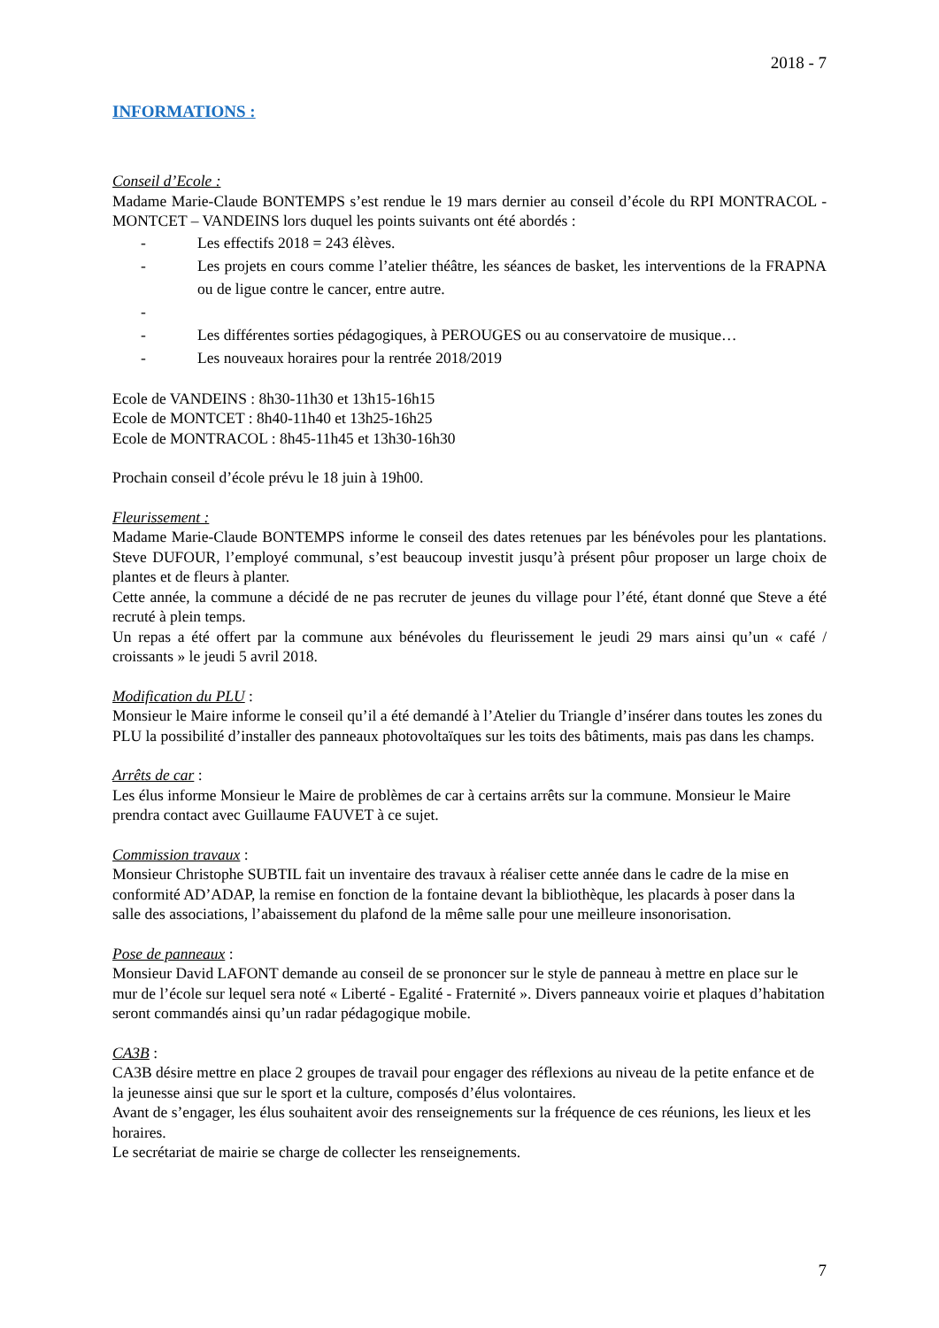2018 - 7
INFORMATIONS :
Conseil d’Ecole :
Madame Marie-Claude BONTEMPS s’est rendue le 19 mars dernier au conseil d’école du RPI MONTRACOL - MONTCET – VANDEINS lors duquel les points suivants ont été abordés :
- Les effectifs 2018 = 243 élèves.
- Les projets en cours comme l’atelier théâtre, les séances de basket, les interventions de la FRAPNA ou de ligue contre le cancer, entre autre.
-
- Les différentes sorties pédagogiques, à PEROUGES ou au conservatoire de musique…
- Les nouveaux horaires pour la rentrée 2018/2019
Ecole de VANDEINS : 8h30-11h30 et 13h15-16h15
Ecole de MONTCET : 8h40-11h40 et 13h25-16h25
Ecole de MONTRACOL : 8h45-11h45 et 13h30-16h30
Prochain conseil d’école prévu le 18 juin à 19h00.
Fleurissement :
Madame Marie-Claude BONTEMPS informe le conseil des dates retenues par les bénévoles pour les plantations. Steve DUFOUR, l’employé communal, s’est beaucoup investit jusqu’à présent pôur proposer un large choix de plantes et de fleurs à planter.
Cette année, la commune a décidé de ne pas recruter de jeunes du village pour l’été, étant donné que Steve a été recruté à plein temps.
Un repas a été offert par la commune aux bénévoles du fleurissement le jeudi 29 mars ainsi qu’un « café / croissants » le jeudi 5 avril 2018.
Modification du PLU :
Monsieur le Maire informe le conseil qu’il a été demandé à l’Atelier du Triangle d’insérer dans toutes les zones du PLU la possibilité d’installer des panneaux photovoltaïques sur les toits des bâtiments, mais pas dans les champs.
Arrêts de car :
Les élus informe Monsieur le Maire de problèmes de car à certains arrêts sur la commune. Monsieur le Maire prendra contact avec Guillaume FAUVET à ce sujet.
Commission travaux :
Monsieur Christophe SUBTIL fait un inventaire des travaux à réaliser cette année dans le cadre de la mise en conformité AD’ADAP, la remise en fonction de la fontaine devant la bibliothèque, les placards à poser dans la salle des associations, l’abaissement du plafond de la même salle pour une meilleure insonorisation.
Pose de panneaux :
Monsieur David LAFONT demande au conseil de se prononcer sur le style de panneau à mettre en place sur le mur de l’école sur lequel sera noté « Liberté - Egalité - Fraternité ». Divers panneaux voirie et plaques d’habitation seront commandés ainsi qu’un radar pédagogique mobile.
CA3B :
CA3B désire mettre en place 2 groupes de travail pour engager des réflexions au niveau de la petite enfance et de la jeunesse ainsi que sur le sport et la culture, composés d’élus volontaires.
Avant de s’engager, les élus souhaitent avoir des renseignements sur la fréquence de ces réunions, les lieux et les horaires.
Le secrétariat de mairie se charge de collecter les renseignements.
7